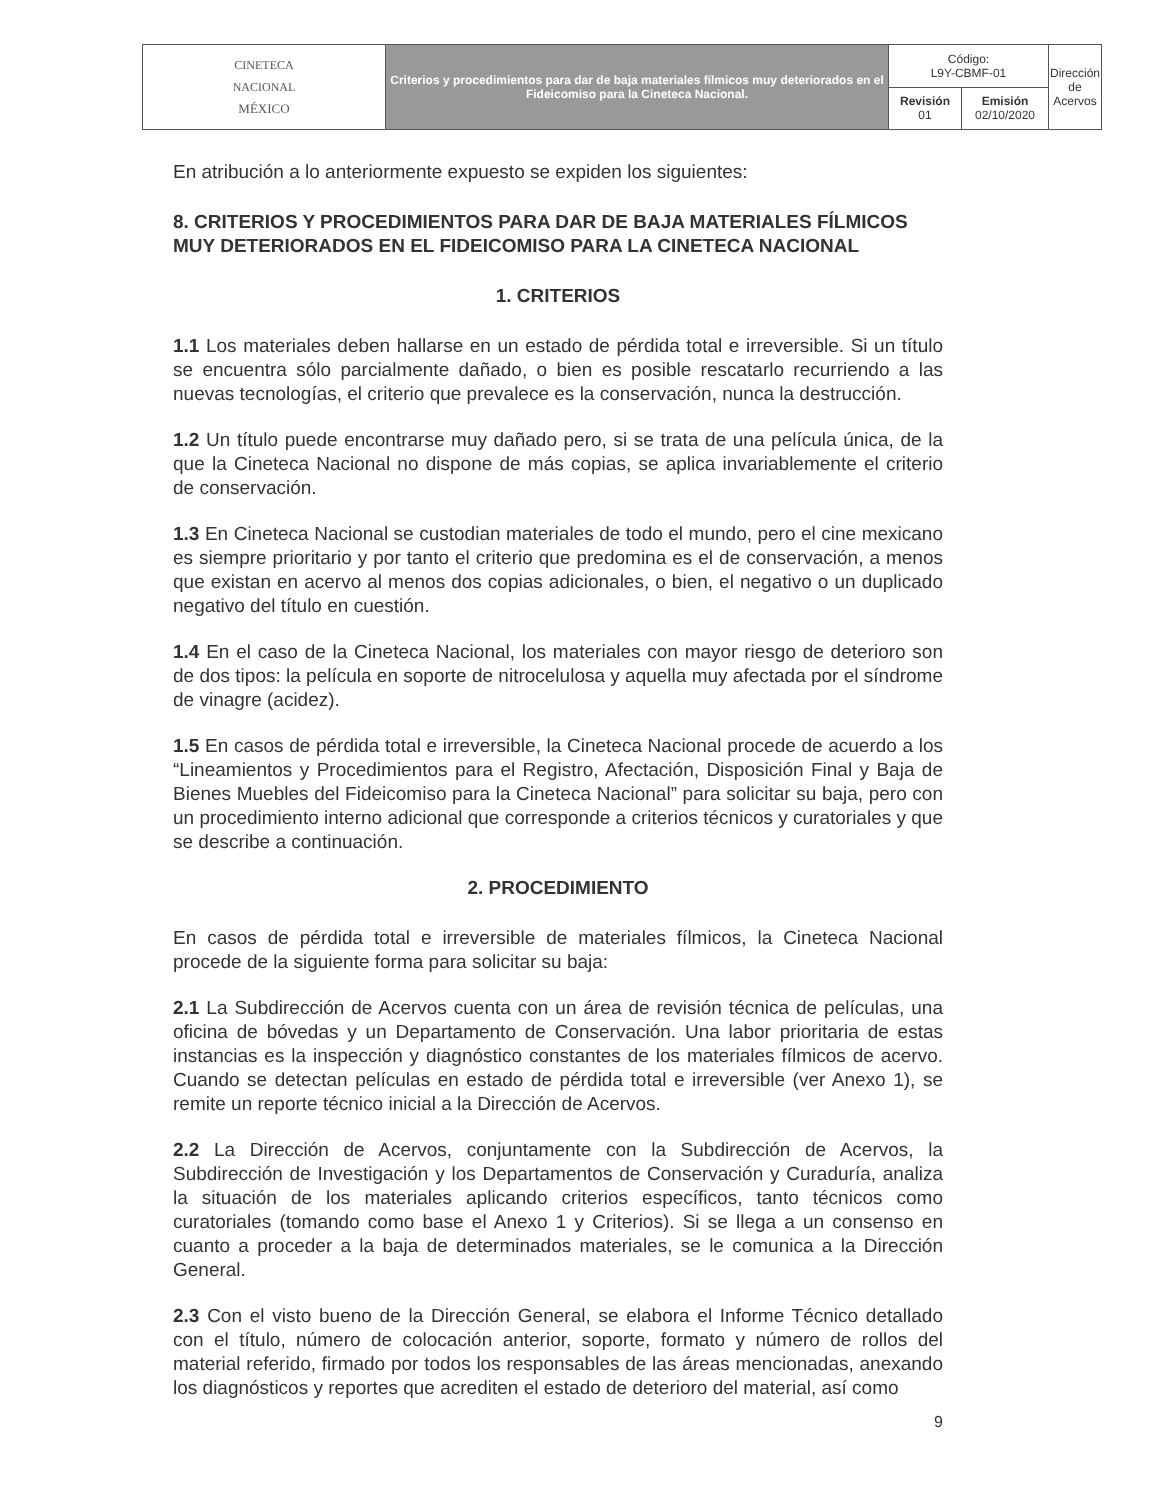| CINETECA NACIONAL MÉXICO | Criterios y procedimientos para dar de baja materiales fílmicos muy deteriorados en el Fideicomiso para la Cineteca Nacional. | Código: L9Y-CBMF-01 | | Dirección de Acervos |
| | | Revisión 01 | Emisión 02/10/2020 | |
En atribución a lo anteriormente expuesto se expiden los siguientes:
8. CRITERIOS Y PROCEDIMIENTOS PARA DAR DE BAJA MATERIALES FÍLMICOS MUY DETERIORADOS EN EL FIDEICOMISO PARA LA CINETECA NACIONAL
1. CRITERIOS
1.1 Los materiales deben hallarse en un estado de pérdida total e irreversible. Si un título se encuentra sólo parcialmente dañado, o bien es posible rescatarlo recurriendo a las nuevas tecnologías, el criterio que prevalece es la conservación, nunca la destrucción.
1.2 Un título puede encontrarse muy dañado pero, si se trata de una película única, de la que la Cineteca Nacional no dispone de más copias, se aplica invariablemente el criterio de conservación.
1.3 En Cineteca Nacional se custodian materiales de todo el mundo, pero el cine mexicano es siempre prioritario y por tanto el criterio que predomina es el de conservación, a menos que existan en acervo al menos dos copias adicionales, o bien, el negativo o un duplicado negativo del título en cuestión.
1.4 En el caso de la Cineteca Nacional, los materiales con mayor riesgo de deterioro son de dos tipos: la película en soporte de nitrocelulosa y aquella muy afectada por el síndrome de vinagre (acidez).
1.5 En casos de pérdida total e irreversible, la Cineteca Nacional procede de acuerdo a los “Lineamientos y Procedimientos para el Registro, Afectación, Disposición Final y Baja de Bienes Muebles del Fideicomiso para la Cineteca Nacional” para solicitar su baja, pero con un procedimiento interno adicional que corresponde a criterios técnicos y curatoriales y que se describe a continuación.
2. PROCEDIMIENTO
En casos de pérdida total e irreversible de materiales fílmicos, la Cineteca Nacional procede de la siguiente forma para solicitar su baja:
2.1 La Subdirección de Acervos cuenta con un área de revisión técnica de películas, una oficina de bóvedas y un Departamento de Conservación. Una labor prioritaria de estas instancias es la inspección y diagnóstico constantes de los materiales fílmicos de acervo. Cuando se detectan películas en estado de pérdida total e irreversible (ver Anexo 1), se remite un reporte técnico inicial a la Dirección de Acervos.
2.2 La Dirección de Acervos, conjuntamente con la Subdirección de Acervos, la Subdirección de Investigación y los Departamentos de Conservación y Curaduría, analiza la situación de los materiales aplicando criterios específicos, tanto técnicos como curatoriales (tomando como base el Anexo 1 y Criterios). Si se llega a un consenso en cuanto a proceder a la baja de determinados materiales, se le comunica a la Dirección General.
2.3 Con el visto bueno de la Dirección General, se elabora el Informe Técnico detallado con el título, número de colocación anterior, soporte, formato y número de rollos del material referido, firmado por todos los responsables de las áreas mencionadas, anexando los diagnósticos y reportes que acrediten el estado de deterioro del material, así como
9